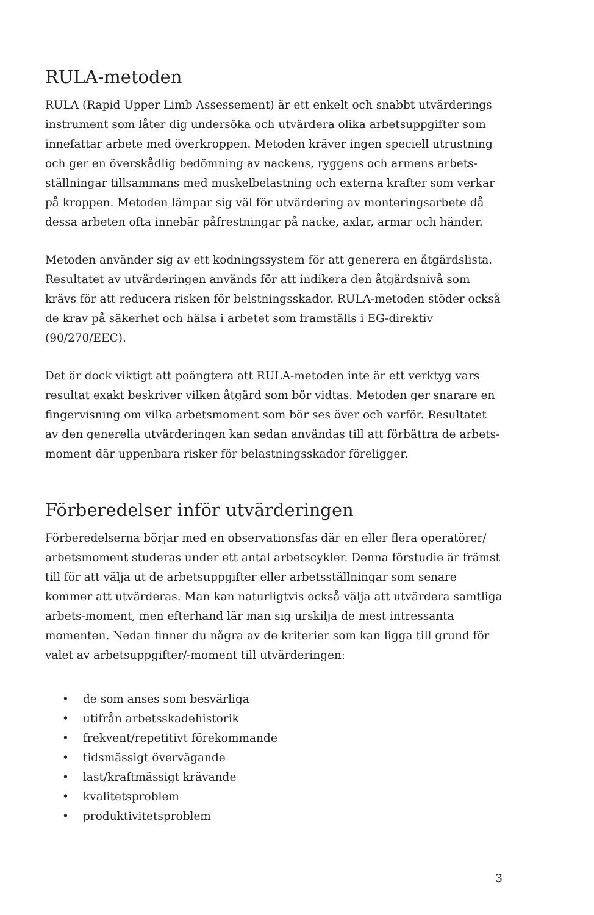RULA-metoden
RULA (Rapid Upper Limb Assessement) är ett enkelt och snabbt utvärderings instrument som låter dig undersöka och utvärdera olika arbetsuppgifter som innefattar arbete med överkroppen. Metoden kräver ingen speciell utrustning och ger en överskådlig bedömning av nackens, ryggens och armens arbets-ställningar tillsammans med muskelbelastning och externa krafter som verkar på kroppen. Metoden lämpar sig väl för utvärdering av monteringsarbete då dessa arbeten ofta innebär påfrestningar på nacke, axlar, armar och händer.
Metoden använder sig av ett kodningssystem för att generera en åtgärdslista. Resultatet av utvärderingen används för att indikera den åtgärdsnivå som krävs för att reducera risken för belstningsskador. RULA-metoden stöder också de krav på säkerhet och hälsa i arbetet som framställs i EG-direktiv (90/270/EEC).
Det är dock viktigt att poängtera att RULA-metoden inte är ett verktyg vars resultat exakt beskriver vilken åtgärd som bör vidtas. Metoden ger snarare en fingervisning om vilka arbetsmoment som bör ses över och varför. Resultatet av den generella utvärderingen kan sedan användas till att förbättra de arbets-moment där uppenbara risker för belastningsskador föreligger.
Förberedelser inför utvärderingen
Förberedelserna börjar med en observationsfas där en eller flera operatörer/ arbetsmoment studeras under ett antal arbetscykler. Denna förstudie är främst till för att välja ut de arbetsuppgifter eller arbetsställningar som senare kommer att utvärderas. Man kan naturligtvis också välja att utvärdera samtliga arbets-moment, men efterhand lär man sig urskilja de mest intressanta momenten. Nedan finner du några av de kriterier som kan ligga till grund för valet av arbetsuppgifter/-moment till utvärderingen:
• de som anses som besvärliga
• utifrån arbetsskadehistorik
• frekvent/repetitivt förekommande
• tidsmässigt övervägande
• last/kraftmässigt krävande
• kvalitetsproblem
• produktivitetsproblem
3